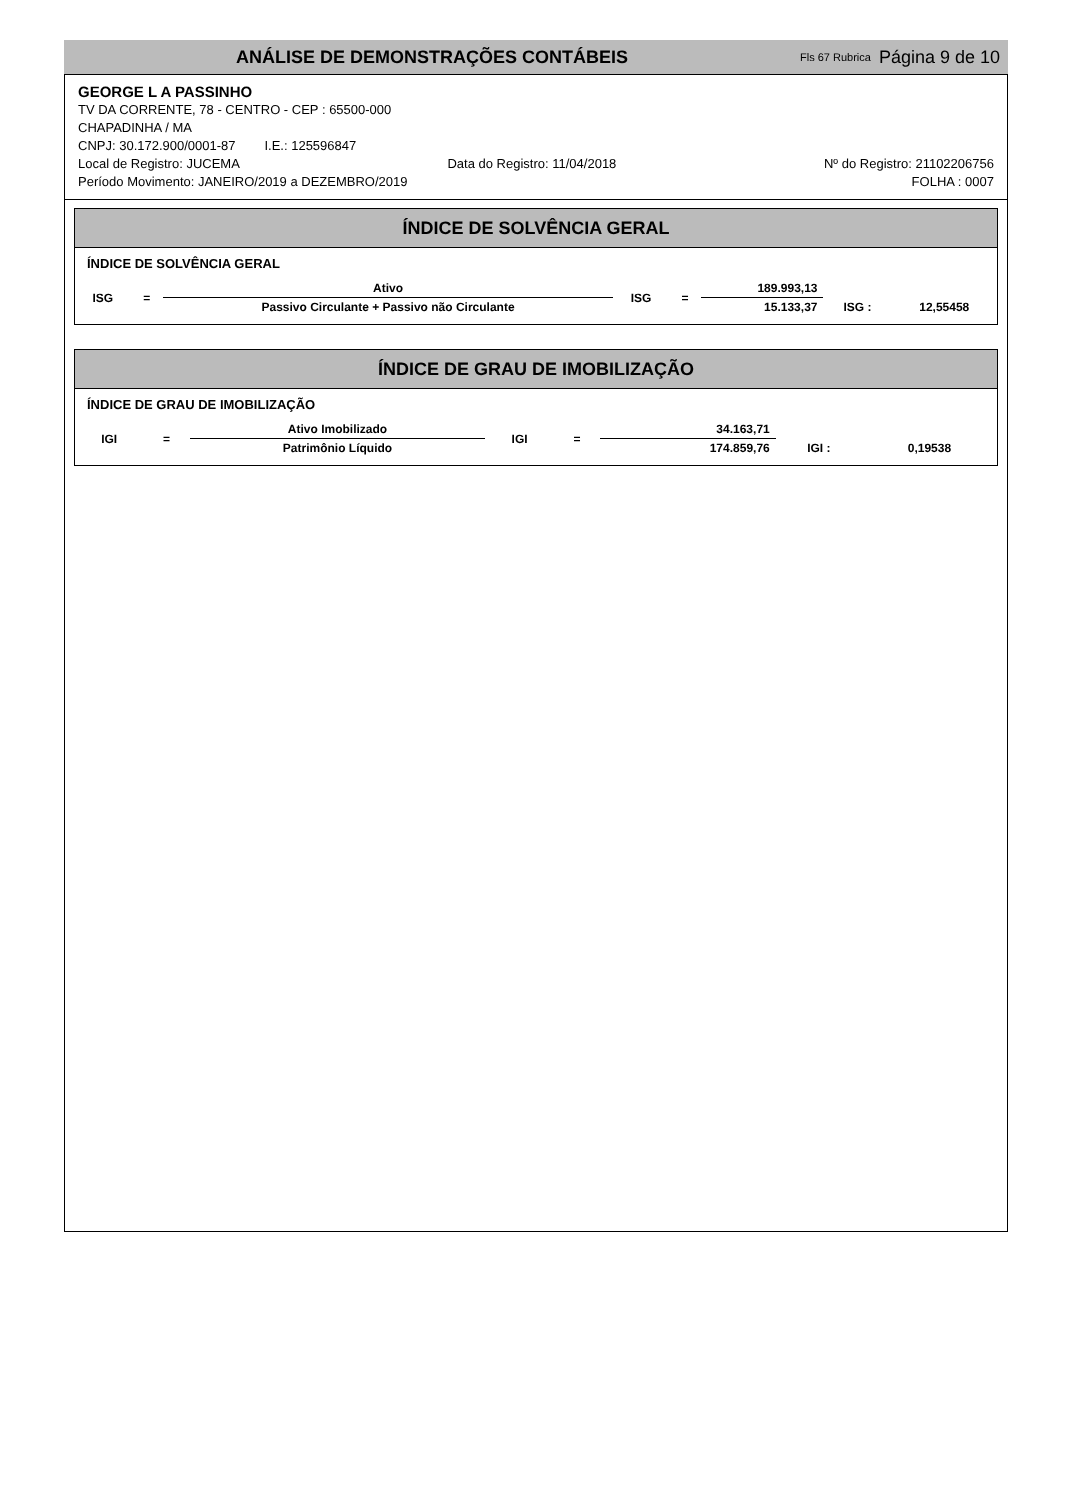ANÁLISE DE DEMONSTRAÇÕES CONTÁBEIS Fls 67 Rubrica Página 9 de 10
GEORGE L A PASSINHO
TV DA CORRENTE, 78 - CENTRO - CEP : 65500-000
CHAPADINHA / MA
CNPJ: 30.172.900/0001-87 I.E.: 125596847
Local de Registro: JUCEMA Data do Registro: 11/04/2018 Nº do Registro: 21102206756
Período Movimento: JANEIRO/2019 a DEZEMBRO/2019 FOLHA : 0007
ÍNDICE DE SOLVÊNCIA GERAL
ÍNDICE DE SOLVÊNCIA GERAL
| ISG | = | Ativo | ISG | = | 189.993,13 | | |
| | | Passivo Circulante + Passivo não Circulante | | | 15.133,37 | ISG : | 12,55458 |
ÍNDICE DE GRAU DE IMOBILIZAÇÃO
ÍNDICE DE GRAU DE IMOBILIZAÇÃO
| IGI | = | Ativo Imobilizado | IGI | = | 34.163,71 | | |
| | | Patrimônio Líquido | | | 174.859,76 | IGI : | 0,19538 |